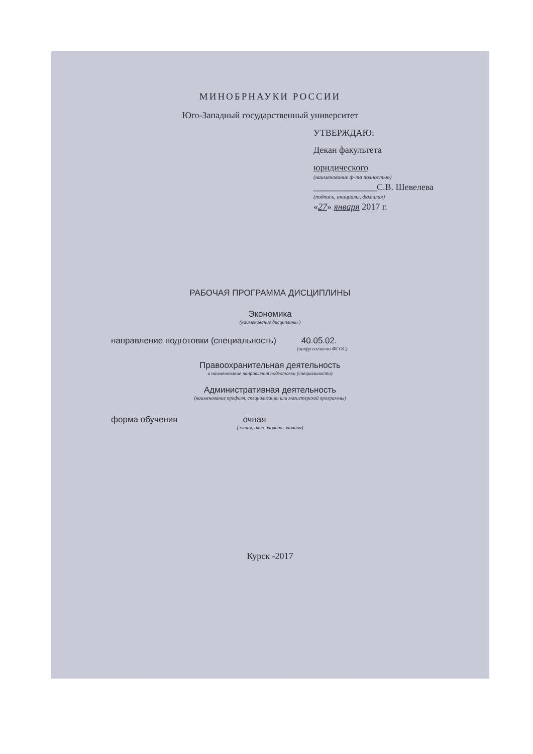МИНОБРНАУКИ РОССИИ
Юго-Западный государственный университет
УТВЕРЖДАЮ:
Декан факультета
юридического
(наименование ф-та полностью)
______________С.В. Шевелева
(подпись, инициалы, фамилия)
«27» января 2017 г.
РАБОЧАЯ ПРОГРАММА ДИСЦИПЛИНЫ
Экономика
(наименование дисциплины )
направление подготовки (специальность) 40.05.02.
(шифр согласно ФГОС)
Правоохранительная деятельность
и наименование направления подготовки (специальности)
Административная деятельность
(наименование профиля, специализации или магистерской программы)
форма обучения очная
( очная, очно-заочная, заочная)
Курск -2017